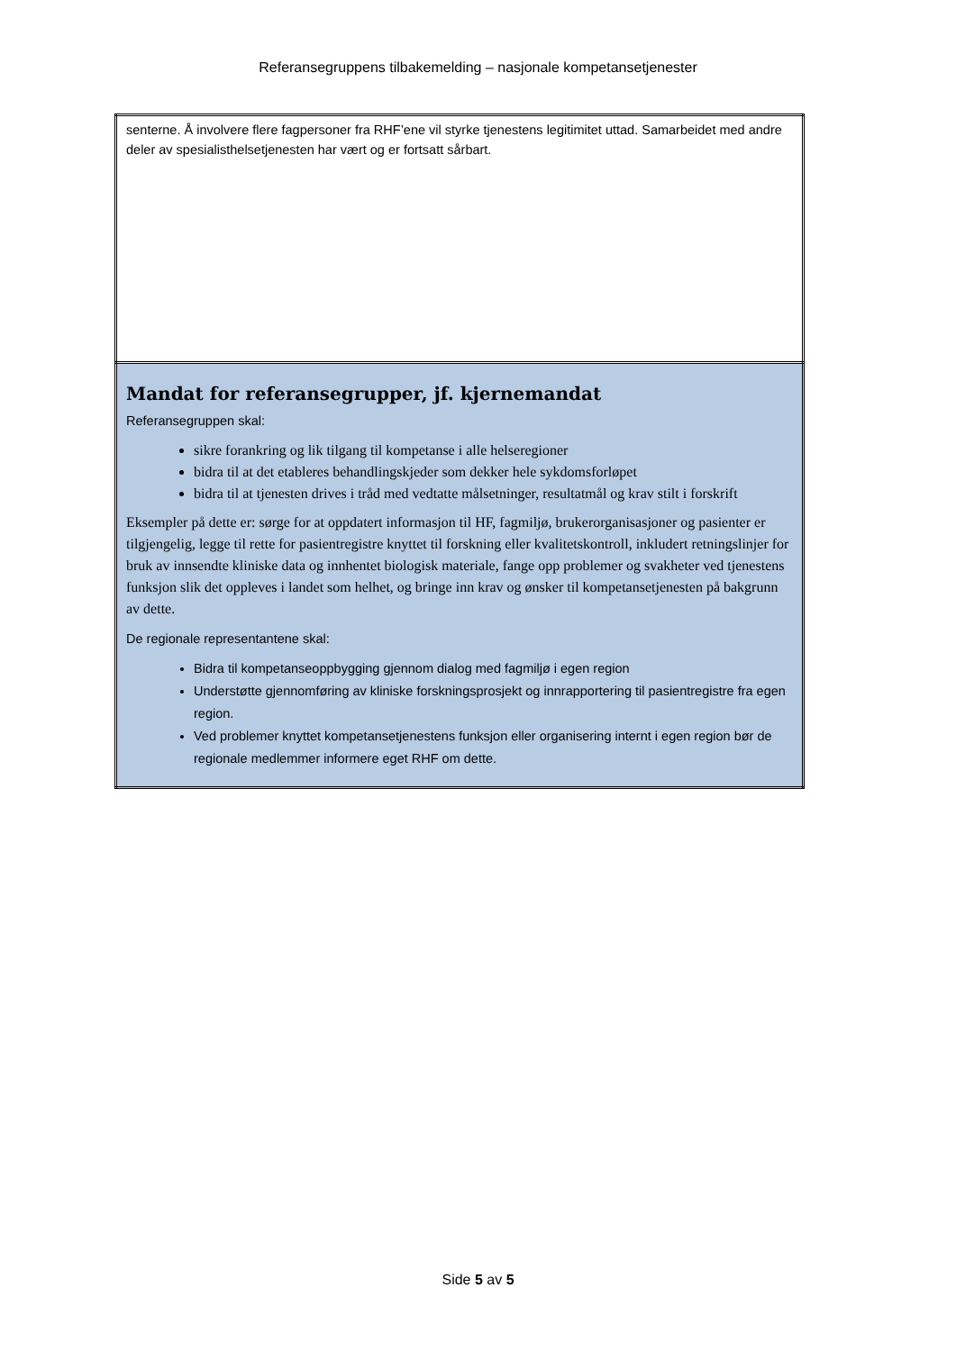Referansegruppens tilbakemelding – nasjonale kompetansetjenester
| senterne. Å involvere flere fagpersoner fra RHF’ene vil styrke tjenestens legitimitet uttad. Samarbeidet med andre deler av spesialisthelsetjenesten har vært og er fortsatt sårbart. |
| Mandat for referansegrupper, jf. kjernemandat Referansegruppen skal: sikre forankring og lik tilgang til kompetanse i alle helseregioner bidra til at det etableres behandlingskjeder som dekker hele sykdomsforløpet bidra til at tjenesten drives i tråd med vedtatte målsetninger, resultatmål og krav stilt i forskrift Eksempler på dette er: sørge for at oppdatert informasjon til HF, fagmiljø, brukerorganisasjoner og pasienter er tilgjengelig, legge til rette for pasientregistre knyttet til forskning eller kvalitetskontroll, inkludert retningslinjer for bruk av innsendte kliniske data og innhentet biologisk materiale, fange opp problemer og svakheter ved tjenestens funksjon slik det oppleves i landet som helhet, og bringe inn krav og ønsker til kompetansetjenesten på bakgrunn av dette. De regionale representantene skal: Bidra til kompetanseoppbygging gjennom dialog med fagmiljø i egen region Understøtte gjennomføring av kliniske forskningsprosjekt og innrapportering til pasientregistre fra egen region. Ved problemer knyttet kompetansetjenestens funksjon eller organisering internt i egen region bør de regionale medlemmer informere eget RHF om dette. |
Side 5 av 5